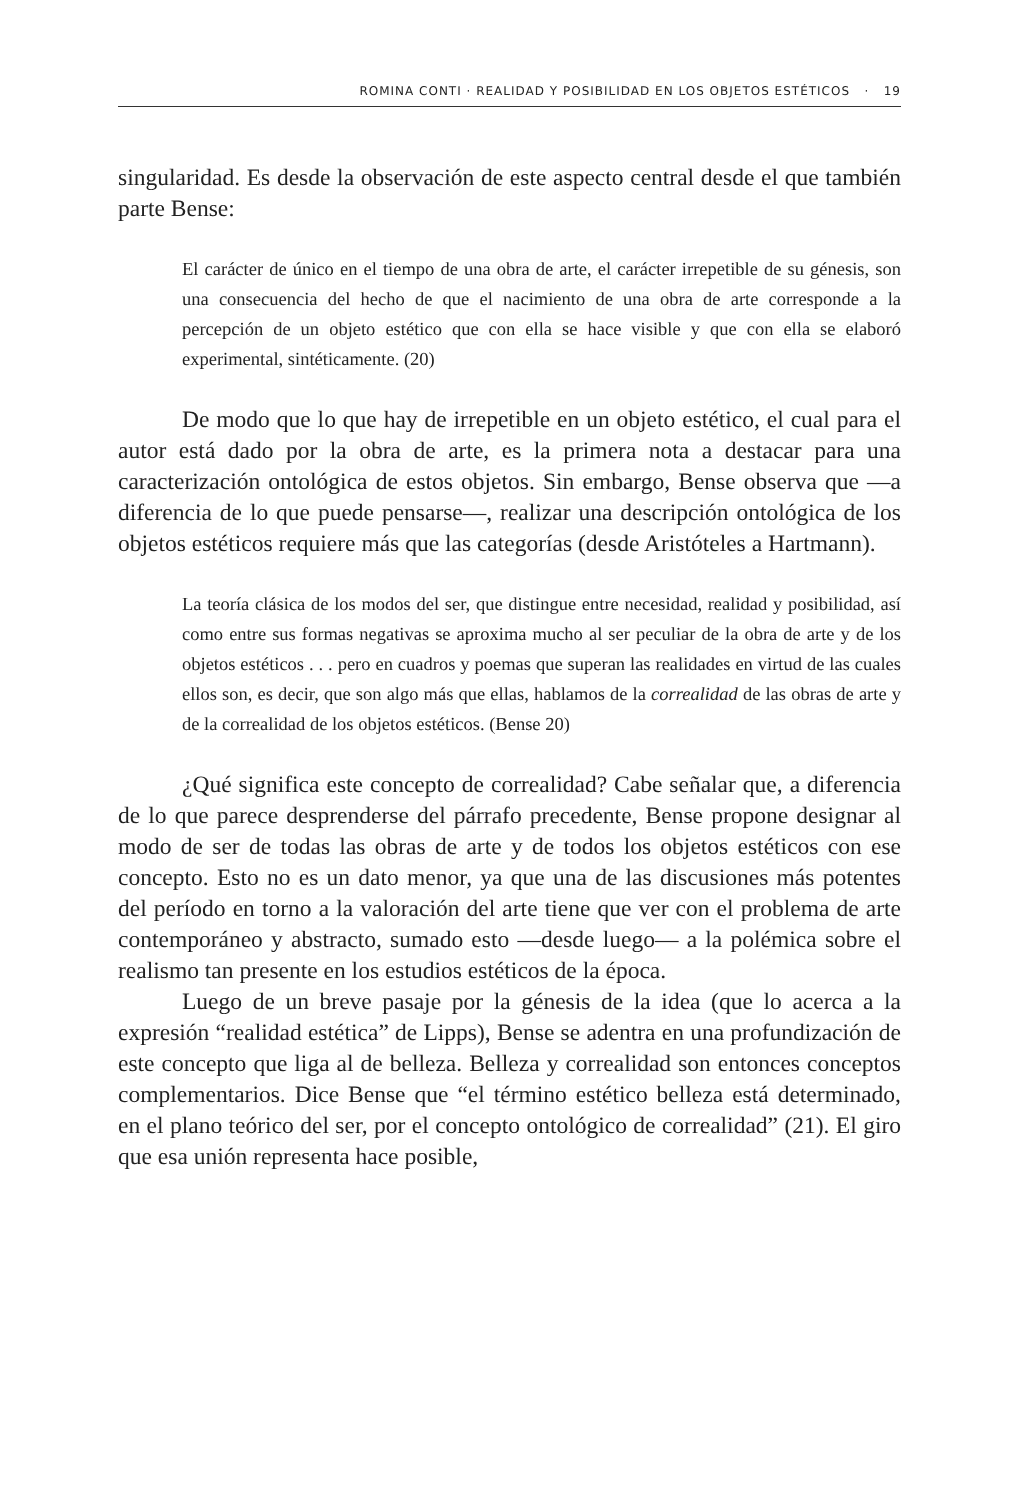ROMINA CONTI · REALIDAD Y POSIBILIDAD EN LOS OBJETOS ESTÉTICOS · 19
singularidad. Es desde la observación de este aspecto central desde el que también parte Bense:
El carácter de único en el tiempo de una obra de arte, el carácter irrepetible de su génesis, son una consecuencia del hecho de que el nacimiento de una obra de arte corresponde a la percepción de un objeto estético que con ella se hace visible y que con ella se elaboró experimental, sintéticamente. (20)
De modo que lo que hay de irrepetible en un objeto estético, el cual para el autor está dado por la obra de arte, es la primera nota a destacar para una caracterización ontológica de estos objetos. Sin embargo, Bense observa que —a diferencia de lo que puede pensarse—, realizar una descripción ontológica de los objetos estéticos requiere más que las categorías (desde Aristóteles a Hartmann).
La teoría clásica de los modos del ser, que distingue entre necesidad, realidad y posibilidad, así como entre sus formas negativas se aproxima mucho al ser peculiar de la obra de arte y de los objetos estéticos . . . pero en cuadros y poemas que superan las realidades en virtud de las cuales ellos son, es decir, que son algo más que ellas, hablamos de la correalidad de las obras de arte y de la correalidad de los objetos estéticos. (Bense 20)
¿Qué significa este concepto de correalidad? Cabe señalar que, a diferencia de lo que parece desprenderse del párrafo precedente, Bense propone designar al modo de ser de todas las obras de arte y de todos los objetos estéticos con ese concepto. Esto no es un dato menor, ya que una de las discusiones más potentes del período en torno a la valoración del arte tiene que ver con el problema de arte contemporáneo y abstracto, sumado esto —desde luego— a la polémica sobre el realismo tan presente en los estudios estéticos de la época.
Luego de un breve pasaje por la génesis de la idea (que lo acerca a la expresión “realidad estética” de Lipps), Bense se adentra en una profundización de este concepto que liga al de belleza. Belleza y correalidad son entonces conceptos complementarios. Dice Bense que “el término estético belleza está determinado, en el plano teórico del ser, por el concepto ontológico de correalidad” (21). El giro que esa unión representa hace posible,